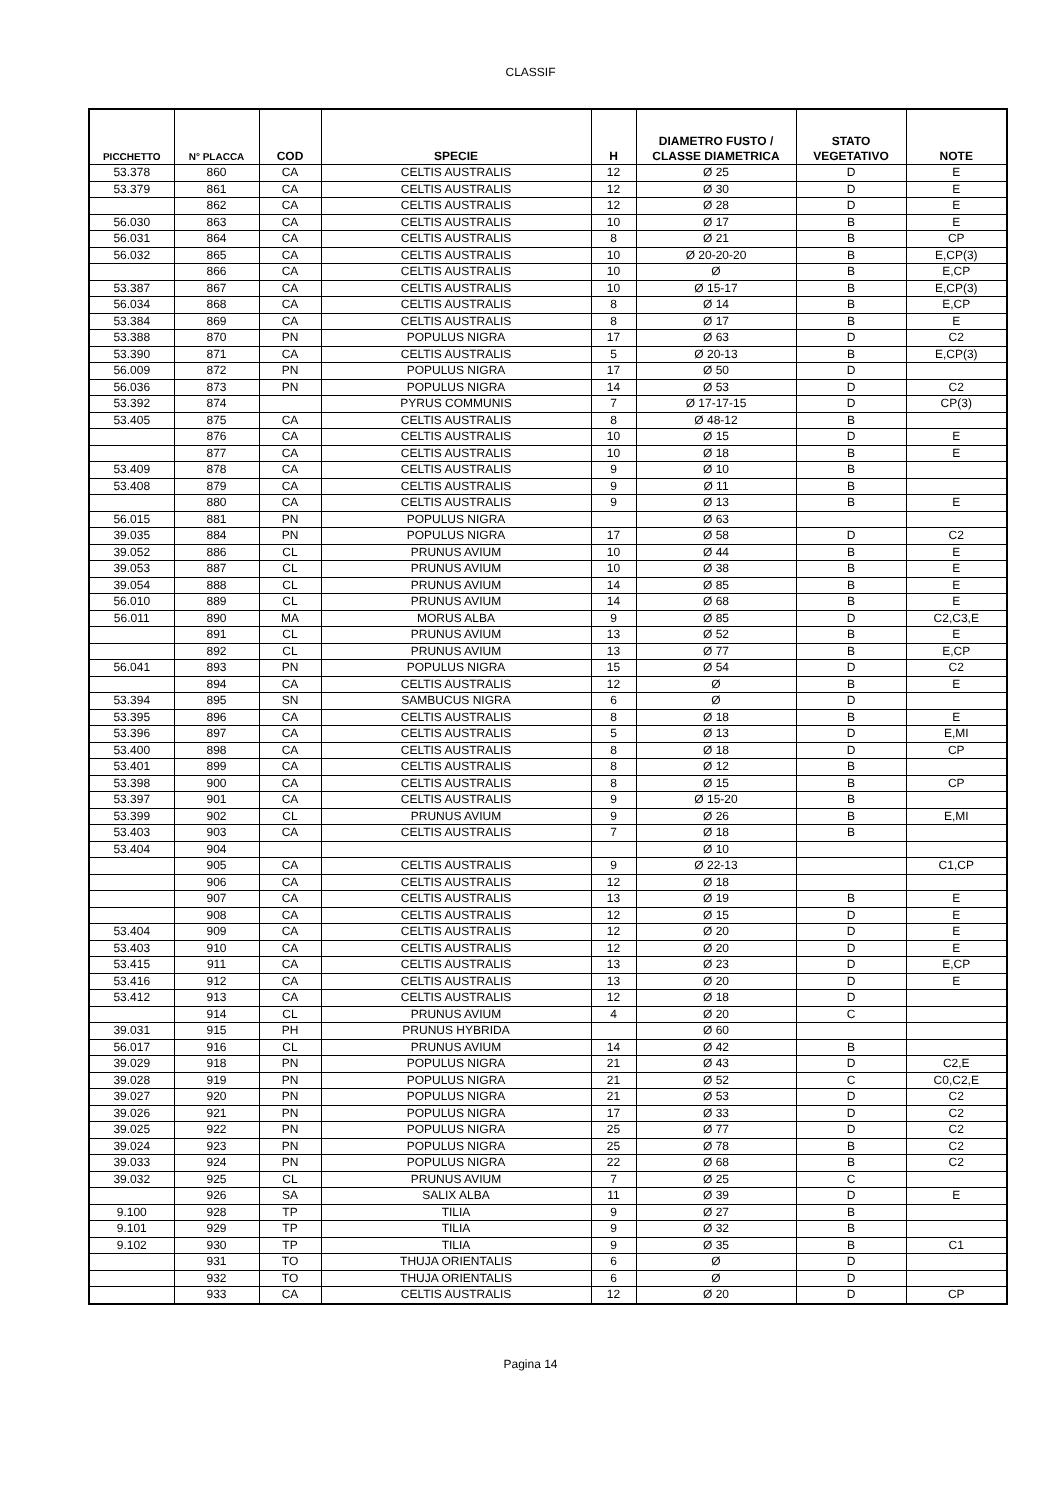CLASSIF
| PICCHETTO | N° PLACCA | COD | SPECIE | H | DIAMETRO FUSTO / CLASSE DIAMETRICA | STATO VEGETATIVO | NOTE |
| --- | --- | --- | --- | --- | --- | --- | --- |
| 53.378 | 860 | CA | CELTIS AUSTRALIS | 12 | Ø 25 | D | E |
| 53.379 | 861 | CA | CELTIS AUSTRALIS | 12 | Ø 30 | D | E |
| | 862 | CA | CELTIS AUSTRALIS | 12 | Ø 28 | D | E |
| 56.030 | 863 | CA | CELTIS AUSTRALIS | 10 | Ø 17 | B | E |
| 56.031 | 864 | CA | CELTIS AUSTRALIS | 8 | Ø 21 | B | CP |
| 56.032 | 865 | CA | CELTIS AUSTRALIS | 10 | Ø 20-20-20 | B | E,CP(3) |
| | 866 | CA | CELTIS AUSTRALIS | 10 | Ø | B | E,CP |
| 53.387 | 867 | CA | CELTIS AUSTRALIS | 10 | Ø 15-17 | B | E,CP(3) |
| 56.034 | 868 | CA | CELTIS AUSTRALIS | 8 | Ø 14 | B | E,CP |
| 53.384 | 869 | CA | CELTIS AUSTRALIS | 8 | Ø 17 | B | E |
| 53.388 | 870 | PN | POPULUS NIGRA | 17 | Ø 63 | D | C2 |
| 53.390 | 871 | CA | CELTIS AUSTRALIS | 5 | Ø 20-13 | B | E,CP(3) |
| 56.009 | 872 | PN | POPULUS NIGRA | 17 | Ø 50 | D | |
| 56.036 | 873 | PN | POPULUS NIGRA | 14 | Ø 53 | D | C2 |
| 53.392 | 874 | | PYRUS COMMUNIS | 7 | Ø 17-17-15 | D | CP(3) |
| 53.405 | 875 | CA | CELTIS AUSTRALIS | 8 | Ø 48-12 | B | |
| | 876 | CA | CELTIS AUSTRALIS | 10 | Ø 15 | D | E |
| | 877 | CA | CELTIS AUSTRALIS | 10 | Ø 18 | B | E |
| 53.409 | 878 | CA | CELTIS AUSTRALIS | 9 | Ø 10 | B | |
| 53.408 | 879 | CA | CELTIS AUSTRALIS | 9 | Ø 11 | B | |
| | 880 | CA | CELTIS AUSTRALIS | 9 | Ø 13 | B | E |
| 56.015 | 881 | PN | POPULUS NIGRA | | Ø 63 | | |
| 39.035 | 884 | PN | POPULUS NIGRA | 17 | Ø 58 | D | C2 |
| 39.052 | 886 | CL | PRUNUS AVIUM | 10 | Ø 44 | B | E |
| 39.053 | 887 | CL | PRUNUS AVIUM | 10 | Ø 38 | B | E |
| 39.054 | 888 | CL | PRUNUS AVIUM | 14 | Ø 85 | B | E |
| 56.010 | 889 | CL | PRUNUS AVIUM | 14 | Ø 68 | B | E |
| 56.011 | 890 | MA | MORUS ALBA | 9 | Ø 85 | D | C2,C3,E |
| | 891 | CL | PRUNUS AVIUM | 13 | Ø 52 | B | E |
| | 892 | CL | PRUNUS AVIUM | 13 | Ø 77 | B | E,CP |
| 56.041 | 893 | PN | POPULUS NIGRA | 15 | Ø 54 | D | C2 |
| | 894 | CA | CELTIS AUSTRALIS | 12 | Ø | B | E |
| 53.394 | 895 | SN | SAMBUCUS NIGRA | 6 | Ø | D | |
| 53.395 | 896 | CA | CELTIS AUSTRALIS | 8 | Ø 18 | B | E |
| 53.396 | 897 | CA | CELTIS AUSTRALIS | 5 | Ø 13 | D | E,MI |
| 53.400 | 898 | CA | CELTIS AUSTRALIS | 8 | Ø 18 | D | CP |
| 53.401 | 899 | CA | CELTIS AUSTRALIS | 8 | Ø 12 | B | |
| 53.398 | 900 | CA | CELTIS AUSTRALIS | 8 | Ø 15 | B | CP |
| 53.397 | 901 | CA | CELTIS AUSTRALIS | 9 | Ø 15-20 | B | |
| 53.399 | 902 | CL | PRUNUS AVIUM | 9 | Ø 26 | B | E,MI |
| 53.403 | 903 | CA | CELTIS AUSTRALIS | 7 | Ø 18 | B | |
| 53.404 | 904 | | | | Ø 10 | | |
| | 905 | CA | CELTIS AUSTRALIS | 9 | Ø 22-13 | | C1,CP |
| | 906 | CA | CELTIS AUSTRALIS | 12 | Ø 18 | | |
| | 907 | CA | CELTIS AUSTRALIS | 13 | Ø 19 | B | E |
| | 908 | CA | CELTIS AUSTRALIS | 12 | Ø 15 | D | E |
| 53.404 | 909 | CA | CELTIS AUSTRALIS | 12 | Ø 20 | D | E |
| 53.403 | 910 | CA | CELTIS AUSTRALIS | 12 | Ø 20 | D | E |
| 53.415 | 911 | CA | CELTIS AUSTRALIS | 13 | Ø 23 | D | E,CP |
| 53.416 | 912 | CA | CELTIS AUSTRALIS | 13 | Ø 20 | D | E |
| 53.412 | 913 | CA | CELTIS AUSTRALIS | 12 | Ø 18 | D | |
| | 914 | CL | PRUNUS AVIUM | 4 | Ø 20 | C | |
| 39.031 | 915 | PH | PRUNUS HYBRIDA | | Ø 60 | | |
| 56.017 | 916 | CL | PRUNUS AVIUM | 14 | Ø 42 | B | |
| 39.029 | 918 | PN | POPULUS NIGRA | 21 | Ø 43 | D | C2,E |
| 39.028 | 919 | PN | POPULUS NIGRA | 21 | Ø 52 | C | C0,C2,E |
| 39.027 | 920 | PN | POPULUS NIGRA | 21 | Ø 53 | D | C2 |
| 39.026 | 921 | PN | POPULUS NIGRA | 17 | Ø 33 | D | C2 |
| 39.025 | 922 | PN | POPULUS NIGRA | 25 | Ø 77 | D | C2 |
| 39.024 | 923 | PN | POPULUS NIGRA | 25 | Ø 78 | B | C2 |
| 39.033 | 924 | PN | POPULUS NIGRA | 22 | Ø 68 | B | C2 |
| 39.032 | 925 | CL | PRUNUS AVIUM | 7 | Ø 25 | C | |
| | 926 | SA | SALIX ALBA | 11 | Ø 39 | D | E |
| 9.100 | 928 | TP | TILIA | 9 | Ø 27 | B | |
| 9.101 | 929 | TP | TILIA | 9 | Ø 32 | B | |
| 9.102 | 930 | TP | TILIA | 9 | Ø 35 | B | C1 |
| | 931 | TO | THUJA ORIENTALIS | 6 | Ø | D | |
| | 932 | TO | THUJA ORIENTALIS | 6 | Ø | D | |
| | 933 | CA | CELTIS AUSTRALIS | 12 | Ø 20 | D | CP |
Pagina 14